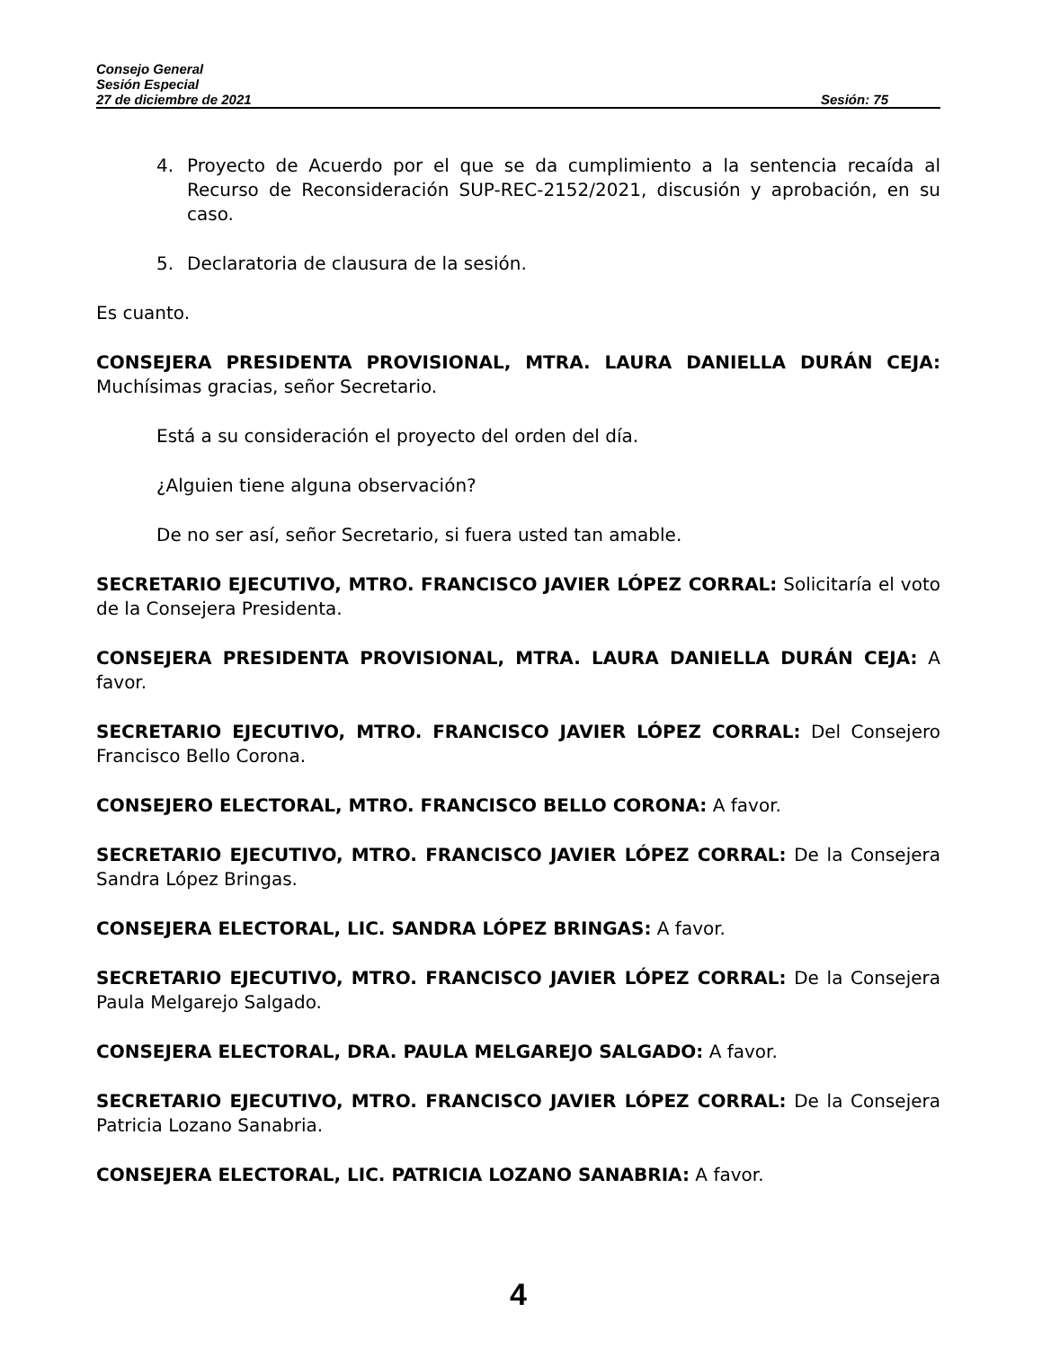Consejo General
Sesión Especial
27 de diciembre de 2021 Sesión: 75
4. Proyecto de Acuerdo por el que se da cumplimiento a la sentencia recaída al Recurso de Reconsideración SUP-REC-2152/2021, discusión y aprobación, en su caso.
5. Declaratoria de clausura de la sesión.
Es cuanto.
CONSEJERA PRESIDENTA PROVISIONAL, MTRA. LAURA DANIELLA DURÁN CEJA: Muchísimas gracias, señor Secretario.
Está a su consideración el proyecto del orden del día.
¿Alguien tiene alguna observación?
De no ser así, señor Secretario, si fuera usted tan amable.
SECRETARIO EJECUTIVO, MTRO. FRANCISCO JAVIER LÓPEZ CORRAL: Solicitaría el voto de la Consejera Presidenta.
CONSEJERA PRESIDENTA PROVISIONAL, MTRA. LAURA DANIELLA DURÁN CEJA: A favor.
SECRETARIO EJECUTIVO, MTRO. FRANCISCO JAVIER LÓPEZ CORRAL: Del Consejero Francisco Bello Corona.
CONSEJERO ELECTORAL, MTRO. FRANCISCO BELLO CORONA: A favor.
SECRETARIO EJECUTIVO, MTRO. FRANCISCO JAVIER LÓPEZ CORRAL: De la Consejera Sandra López Bringas.
CONSEJERA ELECTORAL, LIC. SANDRA LÓPEZ BRINGAS: A favor.
SECRETARIO EJECUTIVO, MTRO. FRANCISCO JAVIER LÓPEZ CORRAL: De la Consejera Paula Melgarejo Salgado.
CONSEJERA ELECTORAL, DRA. PAULA MELGAREJO SALGADO: A favor.
SECRETARIO EJECUTIVO, MTRO. FRANCISCO JAVIER LÓPEZ CORRAL: De la Consejera Patricia Lozano Sanabria.
CONSEJERA ELECTORAL, LIC. PATRICIA LOZANO SANABRIA: A favor.
4